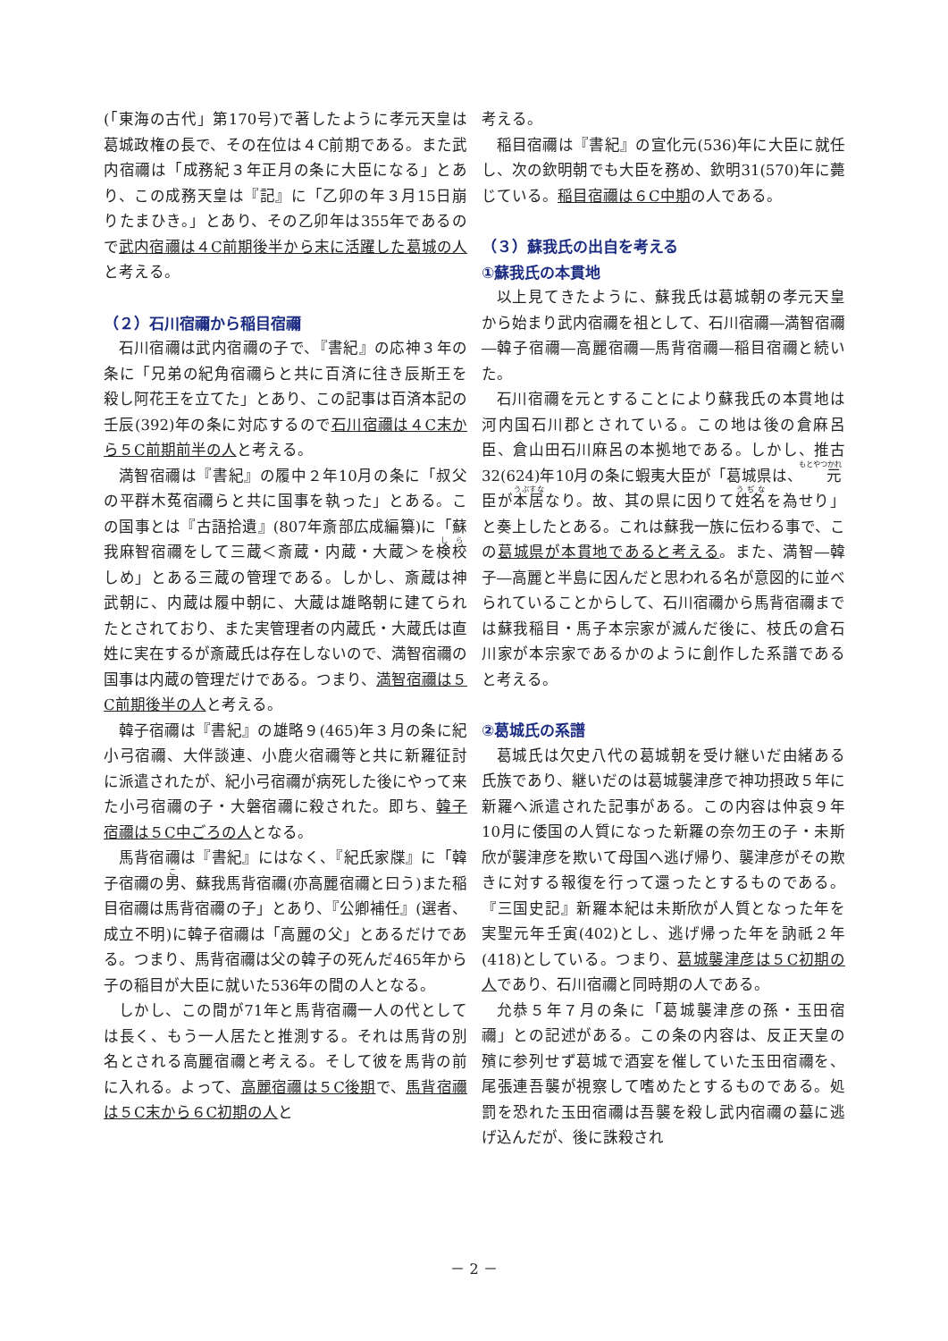(「東海の古代」第170号)で著したように孝元天皇は葛城政権の長で、その在位は４C前期である。また武内宿禰は「成務紀３年正月の条に大臣になる」とあり、この成務天皇は『記』に「乙卯の年３月15日崩りたまひき。」とあり、その乙卯年は355年であるので武内宿禰は４C前期後半から末に活躍した葛城の人と考える。
（２）石川宿禰から稲目宿禰
石川宿禰は武内宿禰の子で、『書紀』の応神３年の条に「兄弟の紀角宿禰らと共に百済に往き辰斯王を殺し阿花王を立てた」とあり、この記事は百済本記の壬辰(392)年の条に対応するので石川宿禰は４C末から５C前期前半の人と考える。
満智宿禰は『書紀』の履中２年10月の条に「叔父の平群木菟宿禰らと共に国事を執った」とある。この国事とは『古語拾遺』(807年斎部広成編纂)に「蘇我麻智宿禰をして三蔵＜斎蔵・内蔵・大蔵＞を検校しめ」とある三蔵の管理である。しかし、斎蔵は神武朝に、内蔵は履中朝に、大蔵は雄略朝に建てられたとされており、また実管理者の内蔵氏・大蔵氏は直姓に実在するが斎蔵氏は存在しないので、満智宿禰の国事は内蔵の管理だけである。つまり、満智宿禰は５C前期後半の人と考える。
韓子宿禰は『書紀』の雄略９(465)年３月の条に紀小弓宿禰、大伴談連、小鹿火宿禰等と共に新羅征討に派遣されたが、紀小弓宿禰が病死した後にやって来た小弓宿禰の子・大磐宿禰に殺された。即ち、韓子宿禰は５C中ごろの人となる。
馬背宿禰は『書紀』にはなく、『紀氏家牒』に「韓子宿禰の男、蘇我馬背宿禰(亦高麗宿禰と曰う)また稲目宿禰は馬背宿禰の子」とあり、『公卿補任』(選者、成立不明)に韓子宿禰は「高麗の父」とあるだけである。つまり、馬背宿禰は父の韓子の死んだ465年から子の稲目が大臣に就いた536年の間の人となる。
しかし、この間が71年と馬背宿禰一人の代としては長く、もう一人居たと推測する。それは馬背の別名とされる高麗宿禰と考える。そして彼を馬背の前に入れる。よって、高麗宿禰は５C後期で、馬背宿禰は５C末から６C初期の人と
考える。
稲目宿禰は『書紀』の宣化元(536)年に大臣に就任し、次の欽明朝でも大臣を務め、欽明31(570)年に薨じている。稲目宿禰は６C中期の人である。
（３）蘇我氏の出自を考える
①蘇我氏の本貫地
以上見てきたように、蘇我氏は葛城朝の孝元天皇から始まり武内宿禰を祖として、石川宿禰―満智宿禰―韓子宿禰―高麗宿禰―馬背宿禰―稲目宿禰と続いた。
石川宿禰を元とすることにより蘇我氏の本貫地は河内国石川郡とされている。この地は後の倉麻呂臣、倉山田石川麻呂の本拠地である。しかし、推古32(624)年10月の条に蝦夷大臣が「葛城県は、元臣が本居なり。故、其の県に因りて姓名を為せり」と奏上したとある。これは蘇我一族に伝わる事で、この葛城県が本貫地であると考える。また、満智―韓子―高麗と半島に因んだと思われる名が意図的に並べられていることからして、石川宿禰から馬背宿禰までは蘇我稲目・馬子本宗家が滅んだ後に、枝氏の倉石川家が本宗家であるかのように創作した系譜であると考える。
②葛城氏の系譜
葛城氏は欠史八代の葛城朝を受け継いだ由緒ある氏族であり、継いだのは葛城襲津彦で神功摂政５年に新羅へ派遣された記事がある。この内容は仲哀９年10月に倭国の人質になった新羅の奈勿王の子・未斯欣が襲津彦を欺いて母国へ逃げ帰り、襲津彦がその欺きに対する報復を行って還ったとするものである。『三国史記』新羅本紀は未斯欣が人質となった年を実聖元年壬寅(402)とし、逃げ帰った年を訥祇２年(418)としている。つまり、葛城襲津彦は５C初期の人であり、石川宿禰と同時期の人である。
允恭５年７月の条に「葛城襲津彦の孫・玉田宿禰」との記述がある。この条の内容は、反正天皇の殯に参列せず葛城で酒宴を催していた玉田宿禰を、尾張連吾襲が視察して嗜めたとするものである。処罰を恐れた玉田宿禰は吾襲を殺し武内宿禰の墓に逃げ込んだが、後に誅殺され
－ 2 －